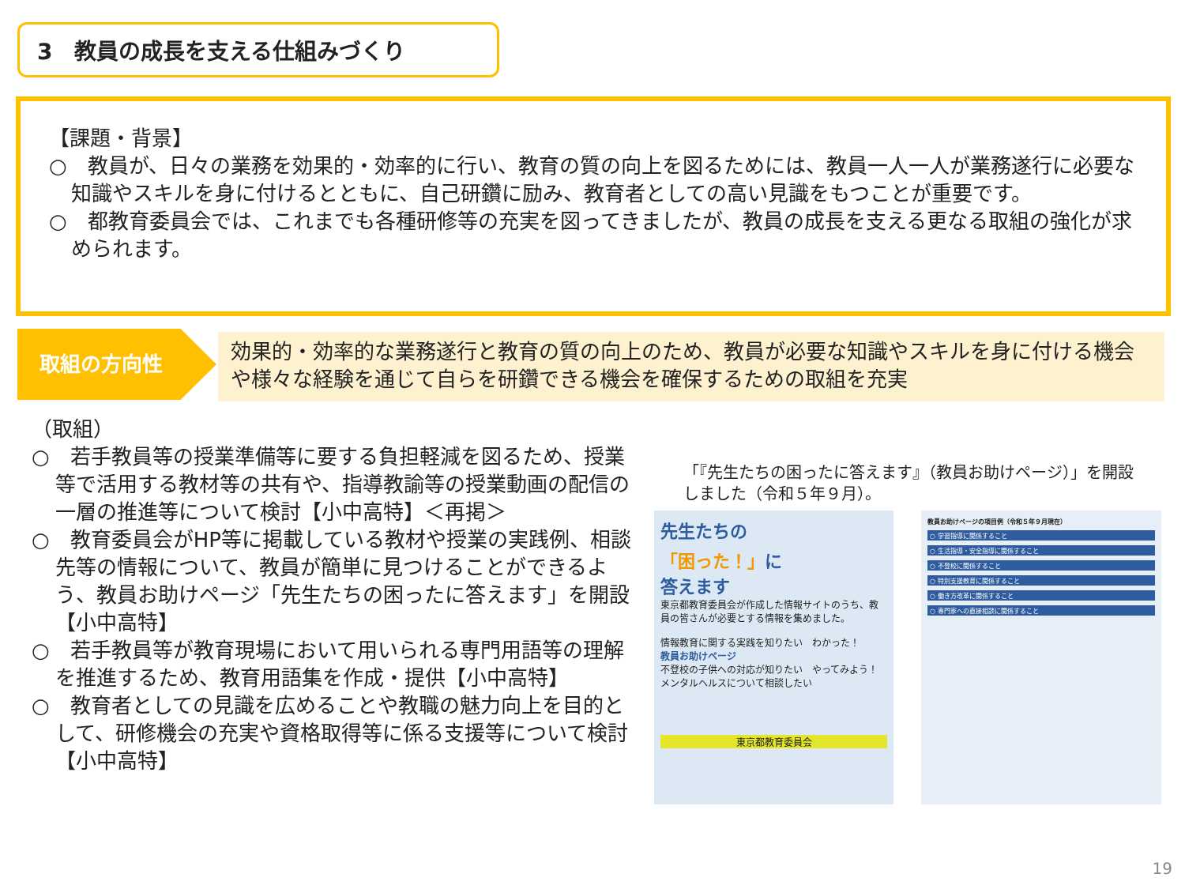3　教員の成長を支える仕組みづくり
【課題・背景】
○　教員が、日々の業務を効果的・効率的に行い、教育の質の向上を図るためには、教員一人一人が業務遂行に必要な知識やスキルを身に付けるとともに、自己研鑽に励み、教育者としての高い見識をもつことが重要です。
○　都教育委員会では、これまでも各種研修等の充実を図ってきましたが、教員の成長を支える更なる取組の強化が求められます。
取組の方向性
効果的・効率的な業務遂行と教育の質の向上のため、教員が必要な知識やスキルを身に付ける機会や様々な経験を通じて自らを研鑽できる機会を確保するための取組を充実
（取組）
○　若手教員等の授業準備等に要する負担軽減を図るため、授業等で活用する教材等の共有や、指導教諭等の授業動画の配信の一層の推進等について検討【小中高特】＜再掲＞
○　教育委員会がHP等に掲載している教材や授業の実践例、相談先等の情報について、教員が簡単に見つけることができるよう、教員お助けページ「先生たちの困ったに答えます」を開設【小中高特】
○　若手教員等が教育現場において用いられる専門用語等の理解を推進するため、教育用語集を作成・提供【小中高特】
○　教育者としての見識を広めることや教職の魅力向上を目的として、研修機会の充実や資格取得等に係る支援等について検討【小中高特】
「『先生たちの困ったに答えます』（教員お助けページ）」を開設しました（令和５年９月）。
先生たちの
「困った！」に
答えます
東京都教育委員会が作成した情報サイトのうち、教員の皆さんが必要とする情報を集めました。
情報教育に関する実践を知りたい　わかった！
教員お助けページ
不登校の子供への対応が知りたい　やってみよう！
メンタルヘルスについて相談したい
東京都教育委員会
教員お助けページの項目例（令和５年９月現在）
○ 学習指導に関係すること
○ 生活指導・安全指導に関係すること
○ 不登校に関係すること
○ 特別支援教育に関係すること
○ 働き方改革に関係すること
○ 専門家への直接相談に関係すること
19